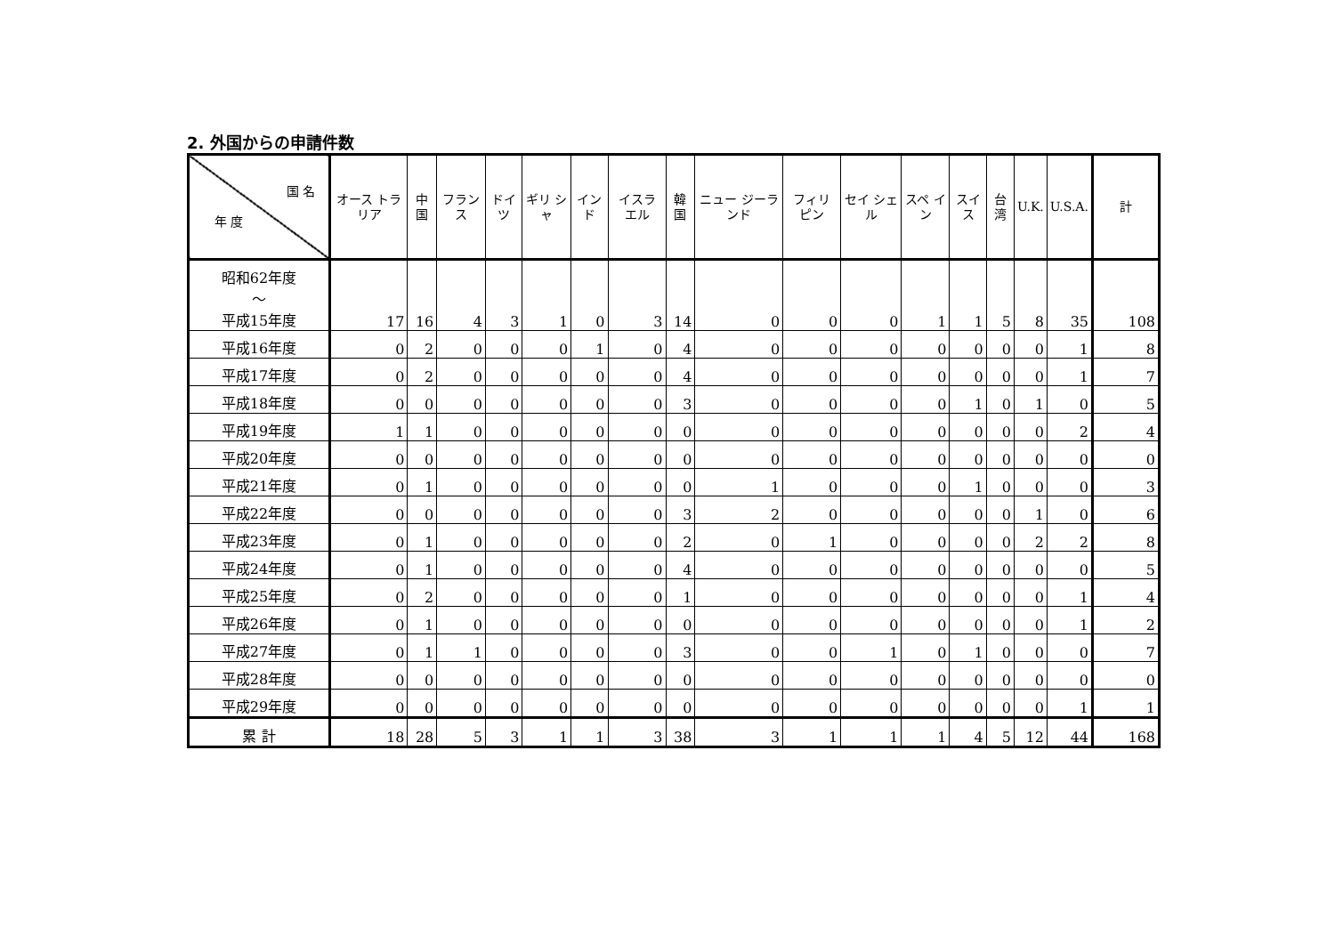2. 外国からの申請件数
| 国 名 年 度 | オース トラリア | 中国 | フラン ス | ドイツ | ギリ シャ | インド | イスラ エル | 韓国 | ニュー ジーラ ンド | フィリ ピン | セイ シェ ル | スペ イン | スイス | 台湾 | U.K. | U.S.A. | 計 |
| --- | --- | --- | --- | --- | --- | --- | --- | --- | --- | --- | --- | --- | --- | --- | --- | --- | --- |
| 昭和62年度 〜 平成15年度 | 17 | 16 | 4 | 3 | 1 | 0 | 3 | 14 | 0 | 0 | 0 | 1 | 1 | 5 | 8 | 35 | 108 |
| 平成16年度 | 0 | 2 | 0 | 0 | 0 | 1 | 0 | 4 | 0 | 0 | 0 | 0 | 0 | 0 | 0 | 1 | 8 |
| 平成17年度 | 0 | 2 | 0 | 0 | 0 | 0 | 0 | 4 | 0 | 0 | 0 | 0 | 0 | 0 | 0 | 1 | 7 |
| 平成18年度 | 0 | 0 | 0 | 0 | 0 | 0 | 0 | 3 | 0 | 0 | 0 | 0 | 1 | 0 | 1 | 0 | 5 |
| 平成19年度 | 1 | 1 | 0 | 0 | 0 | 0 | 0 | 0 | 0 | 0 | 0 | 0 | 0 | 0 | 0 | 2 | 4 |
| 平成20年度 | 0 | 0 | 0 | 0 | 0 | 0 | 0 | 0 | 0 | 0 | 0 | 0 | 0 | 0 | 0 | 0 | 0 |
| 平成21年度 | 0 | 1 | 0 | 0 | 0 | 0 | 0 | 0 | 1 | 0 | 0 | 0 | 1 | 0 | 0 | 0 | 3 |
| 平成22年度 | 0 | 0 | 0 | 0 | 0 | 0 | 0 | 3 | 2 | 0 | 0 | 0 | 0 | 0 | 1 | 0 | 6 |
| 平成23年度 | 0 | 1 | 0 | 0 | 0 | 0 | 0 | 2 | 0 | 1 | 0 | 0 | 0 | 0 | 2 | 2 | 8 |
| 平成24年度 | 0 | 1 | 0 | 0 | 0 | 0 | 0 | 4 | 0 | 0 | 0 | 0 | 0 | 0 | 0 | 0 | 5 |
| 平成25年度 | 0 | 2 | 0 | 0 | 0 | 0 | 0 | 1 | 0 | 0 | 0 | 0 | 0 | 0 | 0 | 1 | 4 |
| 平成26年度 | 0 | 1 | 0 | 0 | 0 | 0 | 0 | 0 | 0 | 0 | 0 | 0 | 0 | 0 | 0 | 1 | 2 |
| 平成27年度 | 0 | 1 | 1 | 0 | 0 | 0 | 0 | 3 | 0 | 0 | 1 | 0 | 1 | 0 | 0 | 0 | 7 |
| 平成28年度 | 0 | 0 | 0 | 0 | 0 | 0 | 0 | 0 | 0 | 0 | 0 | 0 | 0 | 0 | 0 | 0 | 0 |
| 平成29年度 | 0 | 0 | 0 | 0 | 0 | 0 | 0 | 0 | 0 | 0 | 0 | 0 | 0 | 0 | 0 | 1 | 1 |
| 累 計 | 18 | 28 | 5 | 3 | 1 | 1 | 3 | 38 | 3 | 1 | 1 | 1 | 4 | 5 | 12 | 44 | 168 |